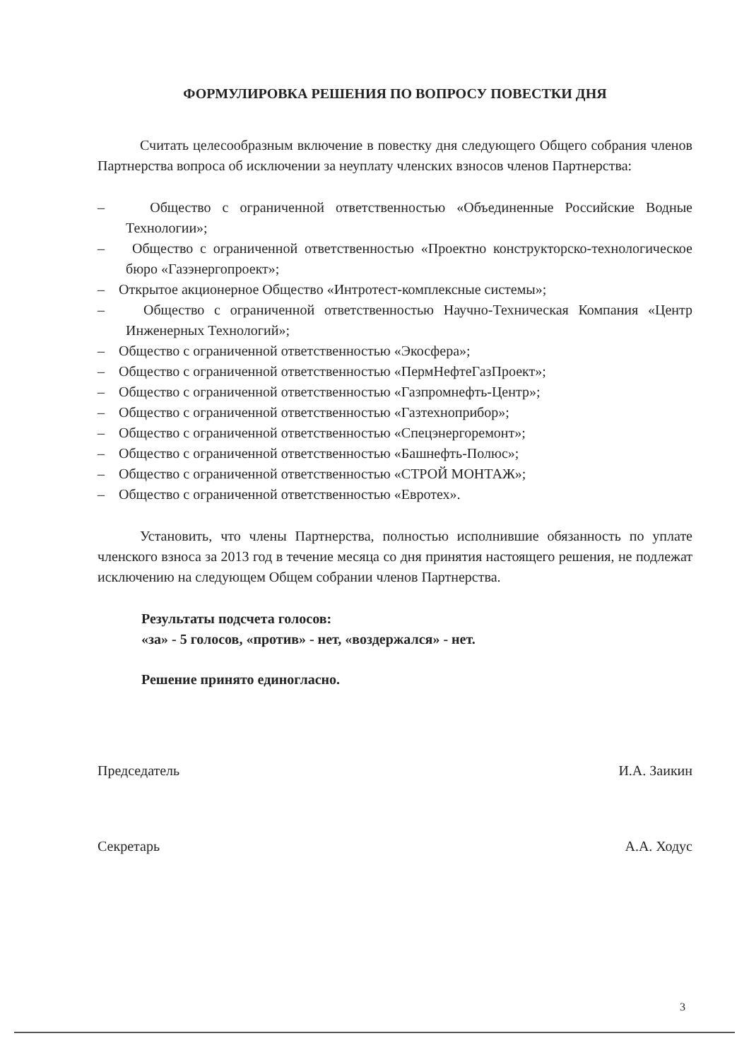ФОРМУЛИРОВКА РЕШЕНИЯ ПО ВОПРОСУ ПОВЕСТКИ ДНЯ
Считать целесообразным включение в повестку дня следующего Общего собрания членов Партнерства вопроса об исключении за неуплату членских взносов членов Партнерства:
– Общество с ограниченной ответственностью «Объединенные Российские Водные Технологии»;
– Общество с ограниченной ответственностью «Проектно конструкторско-технологическое бюро «Газэнергопроект»;
– Открытое акционерное Общество «Интротест-комплексные системы»;
– Общество с ограниченной ответственностью Научно-Техническая Компания «Центр Инженерных Технологий»;
– Общество с ограниченной ответственностью «Экосфера»;
– Общество с ограниченной ответственностью «ПермНефтеГазПроект»;
– Общество с ограниченной ответственностью «Газпромнефть-Центр»;
– Общество с ограниченной ответственностью «Газтехноприбор»;
– Общество с ограниченной ответственностью «Спецэнергоремонт»;
– Общество с ограниченной ответственностью «Башнефть-Полюс»;
– Общество с ограниченной ответственностью «СТРОЙ МОНТАЖ»;
– Общество с ограниченной ответственностью «Евротех».
Установить, что члены Партнерства, полностью исполнившие обязанность по уплате членского взноса за 2013 год в течение месяца со дня принятия настоящего решения, не подлежат исключению на следующем Общем собрании членов Партнерства.
Результаты подсчета голосов:
«за» - 5 голосов, «против» - нет, «воздержался» - нет.
Решение принято единогласно.
Председатель И.А. Заикин
Секретарь А.А. Ходус
3